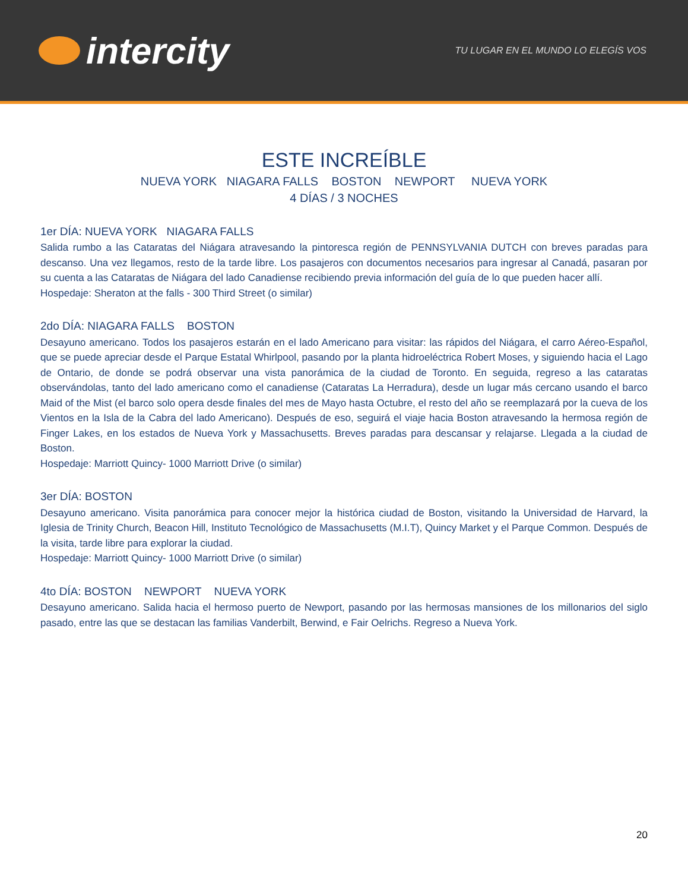intercity
TU LUGAR EN EL MUNDO LO ELEGÍS VOS
ESTE INCREÍBLE
NUEVA YORK NIAGARA FALLS BOSTON NEWPORT NUEVA YORK
4 DÍAS / 3 NOCHES
1er DÍA: NUEVA YORK NIAGARA FALLS
Salida rumbo a las Cataratas del Niágara atravesando la pintoresca región de PENNSYLVANIA DUTCH con breves paradas para descanso. Una vez llegamos, resto de la tarde libre. Los pasajeros con documentos necesarios para ingresar al Canadá, pasaran por su cuenta a las Cataratas de Niágara del lado Canadiense recibiendo previa información del guía de lo que pueden hacer allí.
Hospedaje: Sheraton at the falls - 300 Third Street (o similar)
2do DÍA: NIAGARA FALLS BOSTON
Desayuno americano. Todos los pasajeros estarán en el lado Americano para visitar: las rápidos del Niágara, el carro Aéreo-Español, que se puede apreciar desde el Parque Estatal Whirlpool, pasando por la planta hidroeléctrica Robert Moses, y siguiendo hacia el Lago de Ontario, de donde se podrá observar una vista panorámica de la ciudad de Toronto. En seguida, regreso a las cataratas observándolas, tanto del lado americano como el canadiense (Cataratas La Herradura), desde un lugar más cercano usando el barco Maid of the Mist (el barco solo opera desde finales del mes de Mayo hasta Octubre, el resto del año se reemplazará por la cueva de los Vientos en la Isla de la Cabra del lado Americano). Después de eso, seguirá el viaje hacia Boston atravesando la hermosa región de Finger Lakes, en los estados de Nueva York y Massachusetts. Breves paradas para descansar y relajarse. Llegada a la ciudad de Boston.
Hospedaje: Marriott Quincy- 1000 Marriott Drive (o similar)
3er DÍA: BOSTON
Desayuno americano. Visita panorámica para conocer mejor la histórica ciudad de Boston, visitando la Universidad de Harvard, la Iglesia de Trinity Church, Beacon Hill, Instituto Tecnológico de Massachusetts (M.I.T), Quincy Market y el Parque Common. Después de la visita, tarde libre para explorar la ciudad.
Hospedaje: Marriott Quincy- 1000 Marriott Drive (o similar)
4to DÍA: BOSTON NEWPORT NUEVA YORK
Desayuno americano. Salida hacia el hermoso puerto de Newport, pasando por las hermosas mansiones de los millonarios del siglo pasado, entre las que se destacan las familias Vanderbilt, Berwind, e Fair Oelrichs. Regreso a Nueva York.
20